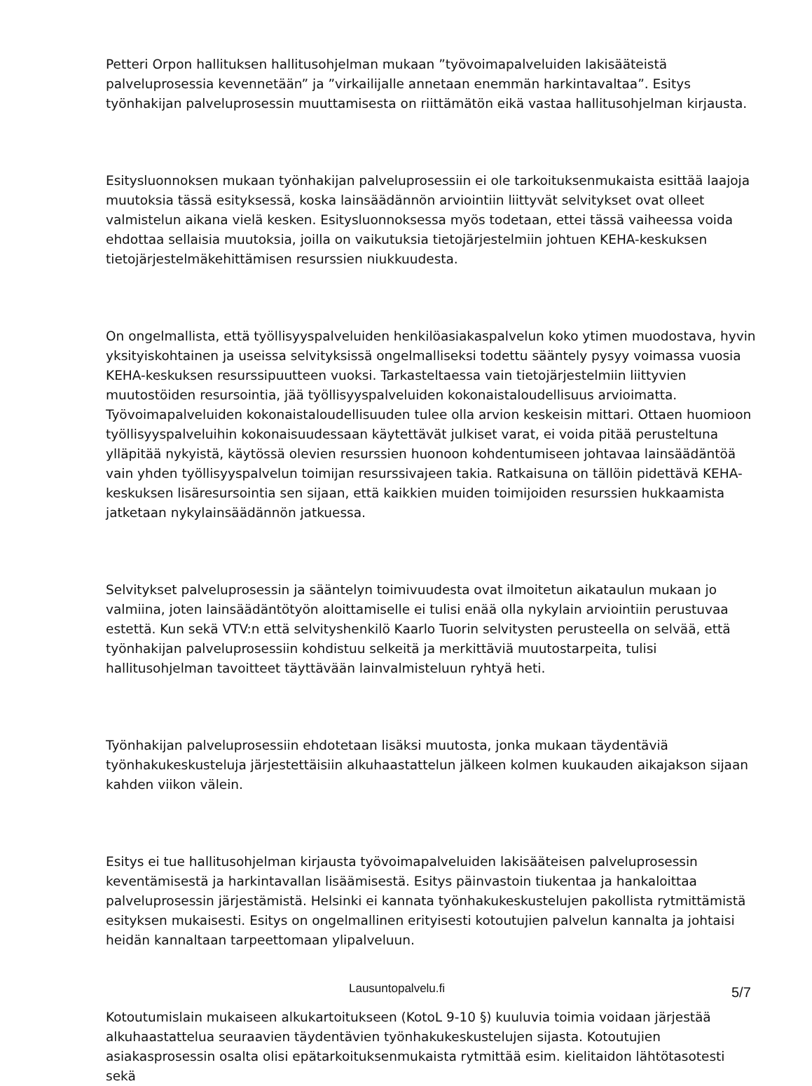Petteri Orpon hallituksen hallitusohjelman mukaan ”työvoimapalveluiden lakisääteistä palveluprosessia kevennetään” ja ”virkailijalle annetaan enemmän harkintavaltaa”. Esitys työnhakijan palveluprosessin muuttamisesta on riittämätön eikä vastaa hallitusohjelman kirjausta.
Esitysluonnoksen mukaan työnhakijan palveluprosessiin ei ole tarkoituksenmukaista esittää laajoja muutoksia tässä esityksessä, koska lainsäädännön arviointiin liittyvät selvitykset ovat olleet valmistelun aikana vielä kesken. Esitysluonnoksessa myös todetaan, ettei tässä vaiheessa voida ehdottaa sellaisia muutoksia, joilla on vaikutuksia tietojärjestelmiin johtuen KEHA-keskuksen tietojärjestelmäkehittämisen resurssien niukkuudesta.
On ongelmallista, että työllisyyspalveluiden henkilöasiakaspalvelun koko ytimen muodostava, hyvin yksityiskohtainen ja useissa selvityksissä ongelmalliseksi todettu sääntely pysyy voimassa vuosia KEHA-keskuksen resurssipuutteen vuoksi. Tarkasteltaessa vain tietojärjestelmiin liittyvien muutostöiden resursointia, jää työllisyyspalveluiden kokonaistaloudellisuus arvioimatta. Työvoimapalveluiden kokonaistaloudellisuuden tulee olla arvion keskeisin mittari. Ottaen huomioon työllisyyspalveluihin kokonaisuudessaan käytettävät julkiset varat, ei voida pitää perusteltuna ylläpitää nykyistä, käytössä olevien resurssien huonoon kohdentumiseen johtavaa lainsäädäntöä vain yhden työllisyyspalvelun toimijan resurssivajeen takia. Ratkaisuna on tällöin pidettävä KEHA-keskuksen lisäresursointia sen sijaan, että kaikkien muiden toimijoiden resurssien hukkaamista jatketaan nykylainsäädännön jatkuessa.
Selvitykset palveluprosessin ja sääntelyn toimivuudesta ovat ilmoitetun aikataulun mukaan jo valmiina, joten lainsäädäntötyön aloittamiselle ei tulisi enää olla nykylain arviointiin perustuvaa estettä. Kun sekä VTV:n että selvityshenkilö Kaarlo Tuorin selvitysten perusteella on selvää, että työnhakijan palveluprosessiin kohdistuu selkeitä ja merkittäviä muutostarpeita, tulisi hallitusohjelman tavoitteet täyttävään lainvalmisteluun ryhtyä heti.
Työnhakijan palveluprosessiin ehdotetaan lisäksi muutosta, jonka mukaan täydentäviä työnhakukeskusteluja järjestettäisiin alkuhaastattelun jälkeen kolmen kuukauden aikajakson sijaan kahden viikon välein.
Esitys ei tue hallitusohjelman kirjausta työvoimapalveluiden lakisääteisen palveluprosessin keventämisestä ja harkintavallan lisäämisestä. Esitys päinvastoin tiukentaa ja hankaloittaa palveluprosessin järjestämistä. Helsinki ei kannata työnhakukeskustelujen pakollista rytmittämistä esityksen mukaisesti. Esitys on ongelmallinen erityisesti kotoutujien palvelun kannalta ja johtaisi heidän kannaltaan tarpeettomaan ylipalveluun.
Kotoutumislain mukaiseen alkukartoitukseen (KotoL 9-10 §) kuuluvia toimia voidaan järjestää alkuhaastattelua seuraavien täydentävien työnhakukeskustelujen sijasta. Kotoutujien asiakasprosessin osalta olisi epätarkoituksenmukaista rytmittää esim. kielitaidon lähtötasotesti sekä
Lausuntopalvelu.fi 5/7